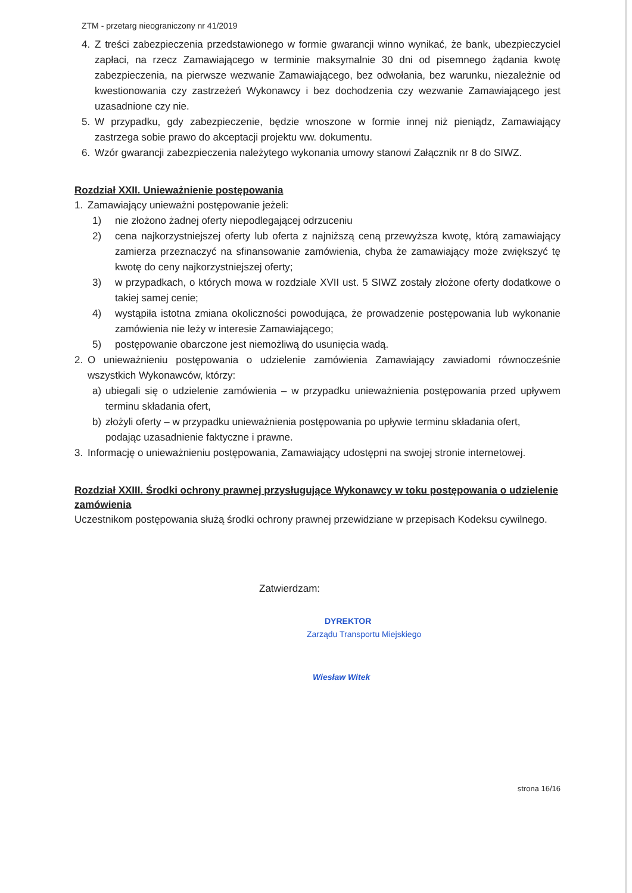ZTM - przetarg nieograniczony nr 41/2019
4. Z treści zabezpieczenia przedstawionego w formie gwarancji winno wynikać, że bank, ubezpieczyciel zapłaci, na rzecz Zamawiającego w terminie maksymalnie 30 dni od pisemnego żądania kwotę zabezpieczenia, na pierwsze wezwanie Zamawiającego, bez odwołania, bez warunku, niezależnie od kwestionowania czy zastrzeżeń Wykonawcy i bez dochodzenia czy wezwanie Zamawiającego jest uzasadnione czy nie.
5. W przypadku, gdy zabezpieczenie, będzie wnoszone w formie innej niż pieniądz, Zamawiający zastrzega sobie prawo do akceptacji projektu ww. dokumentu.
6. Wzór gwarancji zabezpieczenia należytego wykonania umowy stanowi Załącznik nr 8 do SIWZ.
Rozdział XXII. Unieważnienie postępowania
1. Zamawiający unieważni postępowanie jeżeli:
1) nie złożono żadnej oferty niepodlegającej odrzuceniu
2) cena najkorzystniejszej oferty lub oferta z najniższą ceną przewyższa kwotę, którą zamawiający zamierza przeznaczyć na sfinansowanie zamówienia, chyba że zamawiający może zwiększyć tę kwotę do ceny najkorzystniejszej oferty;
3) w przypadkach, o których mowa w rozdziale XVII ust. 5 SIWZ zostały złożone oferty dodatkowe o takiej samej cenie;
4) wystąpiła istotna zmiana okoliczności powodująca, że prowadzenie postępowania lub wykonanie zamówienia nie leży w interesie Zamawiającego;
5) postępowanie obarczone jest niemożliwą do usunięcia wadą.
2. O unieważnieniu postępowania o udzielenie zamówienia Zamawiający zawiadomi równocześnie wszystkich Wykonawców, którzy:
a) ubiegali się o udzielenie zamówienia – w przypadku unieważnienia postępowania przed upływem terminu składania ofert,
b) złożyli oferty – w przypadku unieważnienia postępowania po upływie terminu składania ofert,
podając uzasadnienie faktyczne i prawne.
3. Informację o unieważnieniu postępowania, Zamawiający udostępni na swojej stronie internetowej.
Rozdział XXIII. Środki ochrony prawnej przysługujące Wykonawcy w toku postępowania o udzielenie zamówienia
Uczestnikom postępowania służą środki ochrony prawnej przewidziane w przepisach Kodeksu cywilnego.
Zatwierdzam:
DYREKTOR
Zarządu Transportu Miejskiego
Wiesław Witek
strona 16/16